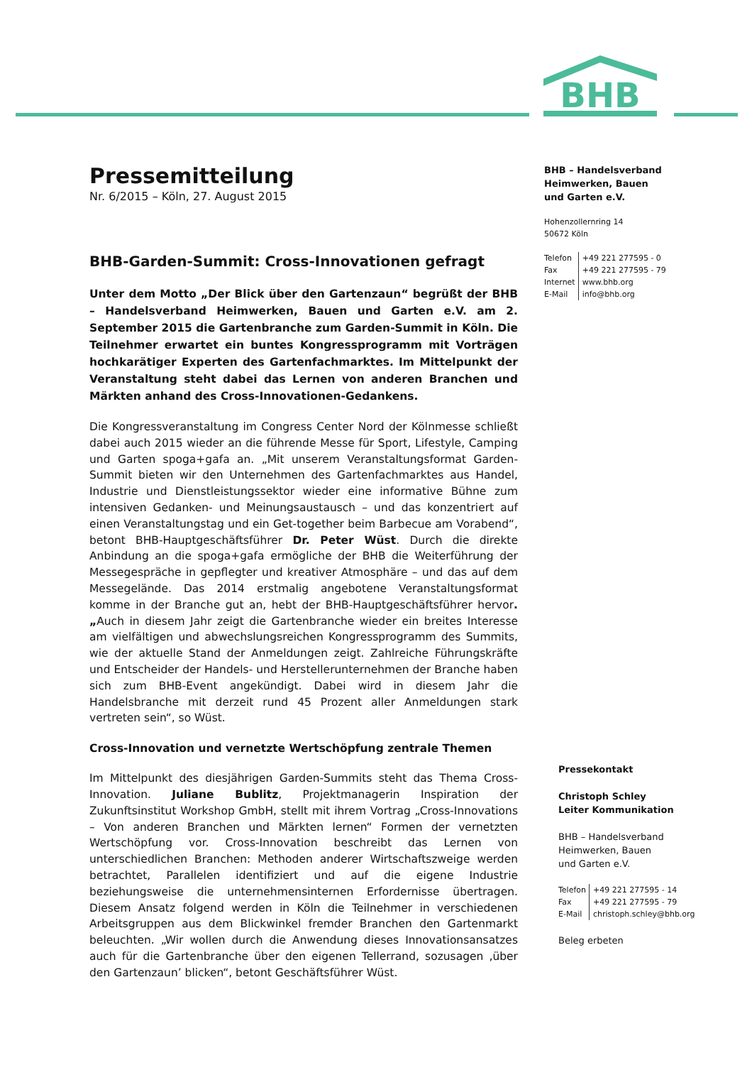BHB
Pressemitteilung
Nr. 6/2015 – Köln, 27. August 2015
BHB-Garden-Summit: Cross-Innovationen gefragt
Unter dem Motto „Der Blick über den Gartenzaun“ begrüßt der BHB – Handelsverband Heimwerken, Bauen und Garten e.V. am 2. September 2015 die Gartenbranche zum Garden-Summit in Köln. Die Teilnehmer erwartet ein buntes Kongressprogramm mit Vorträgen hochkarätiger Experten des Gartenfachmarktes. Im Mittelpunkt der Veranstaltung steht dabei das Lernen von anderen Branchen und Märkten anhand des Cross-Innovationen-Gedankens.
Die Kongressveranstaltung im Congress Center Nord der Kölnmesse schließt dabei auch 2015 wieder an die führende Messe für Sport, Lifestyle, Camping und Garten spoga+gafa an. „Mit unserem Veranstaltungsformat Garden-Summit bieten wir den Unternehmen des Gartenfachmarktes aus Handel, Industrie und Dienstleistungssektor wieder eine informative Bühne zum intensiven Gedanken- und Meinungsaustausch – und das konzentriert auf einen Veranstaltungstag und ein Get-together beim Barbecue am Vorabend“, betont BHB-Hauptgeschäftsführer Dr. Peter Wüst. Durch die direkte Anbindung an die spoga+gafa ermögliche der BHB die Weiterführung der Messegespräche in gepflegter und kreativer Atmosphäre – und das auf dem Messegelände. Das 2014 erstmalig angebotene Veranstaltungsformat komme in der Branche gut an, hebt der BHB-Hauptgeschäftsführer hervor. „Auch in diesem Jahr zeigt die Gartenbranche wieder ein breites Interesse am vielfältigen und abwechslungsreichen Kongressprogramm des Summits, wie der aktuelle Stand der Anmeldungen zeigt. Zahlreiche Führungskräfte und Entscheider der Handels- und Herstellerunternehmen der Branche haben sich zum BHB-Event angekündigt. Dabei wird in diesem Jahr die Handelsbranche mit derzeit rund 45 Prozent aller Anmeldungen stark vertreten sein“, so Wüst.
Cross-Innovation und vernetzte Wertschöpfung zentrale Themen
Im Mittelpunkt des diesjährigen Garden-Summits steht das Thema Cross-Innovation. Juliane Bublitz, Projektmanagerin Inspiration der Zukunftsinstitut Workshop GmbH, stellt mit ihrem Vortrag „Cross-Innovations – Von anderen Branchen und Märkten lernen“ Formen der vernetzten Wertschöpfung vor. Cross-Innovation beschreibt das Lernen von unterschiedlichen Branchen: Methoden anderer Wirtschaftszweige werden betrachtet, Parallelen identifiziert und auf die eigene Industrie beziehungsweise die unternehmensinternen Erfordernisse übertragen. Diesem Ansatz folgend werden in Köln die Teilnehmer in verschiedenen Arbeitsgruppen aus dem Blickwinkel fremder Branchen den Gartenmarkt beleuchten. „Wir wollen durch die Anwendung dieses Innovationsansatzes auch für die Gartenbranche über den eigenen Tellerrand, sozusagen ‚über den Gartenzaun’ blicken“, betont Geschäftsführer Wüst.
BHB – Handelsverband
Heimwerken, Bauen
und Garten e.V.
Hohenzollernring 14
50672 Köln
| Telefon | +49 221 277595 - 0 |
| Fax | +49 221 277595 - 79 |
| Internet | www.bhb.org |
| E-Mail | info@bhb.org |
Pressekontakt
Christoph Schley
Leiter Kommunikation
BHB – Handelsverband
Heimwerken, Bauen
und Garten e.V.
| Telefon | +49 221 277595 - 14 |
| Fax | +49 221 277595 - 79 |
| E-Mail | christoph.schley@bhb.org |
Beleg erbeten